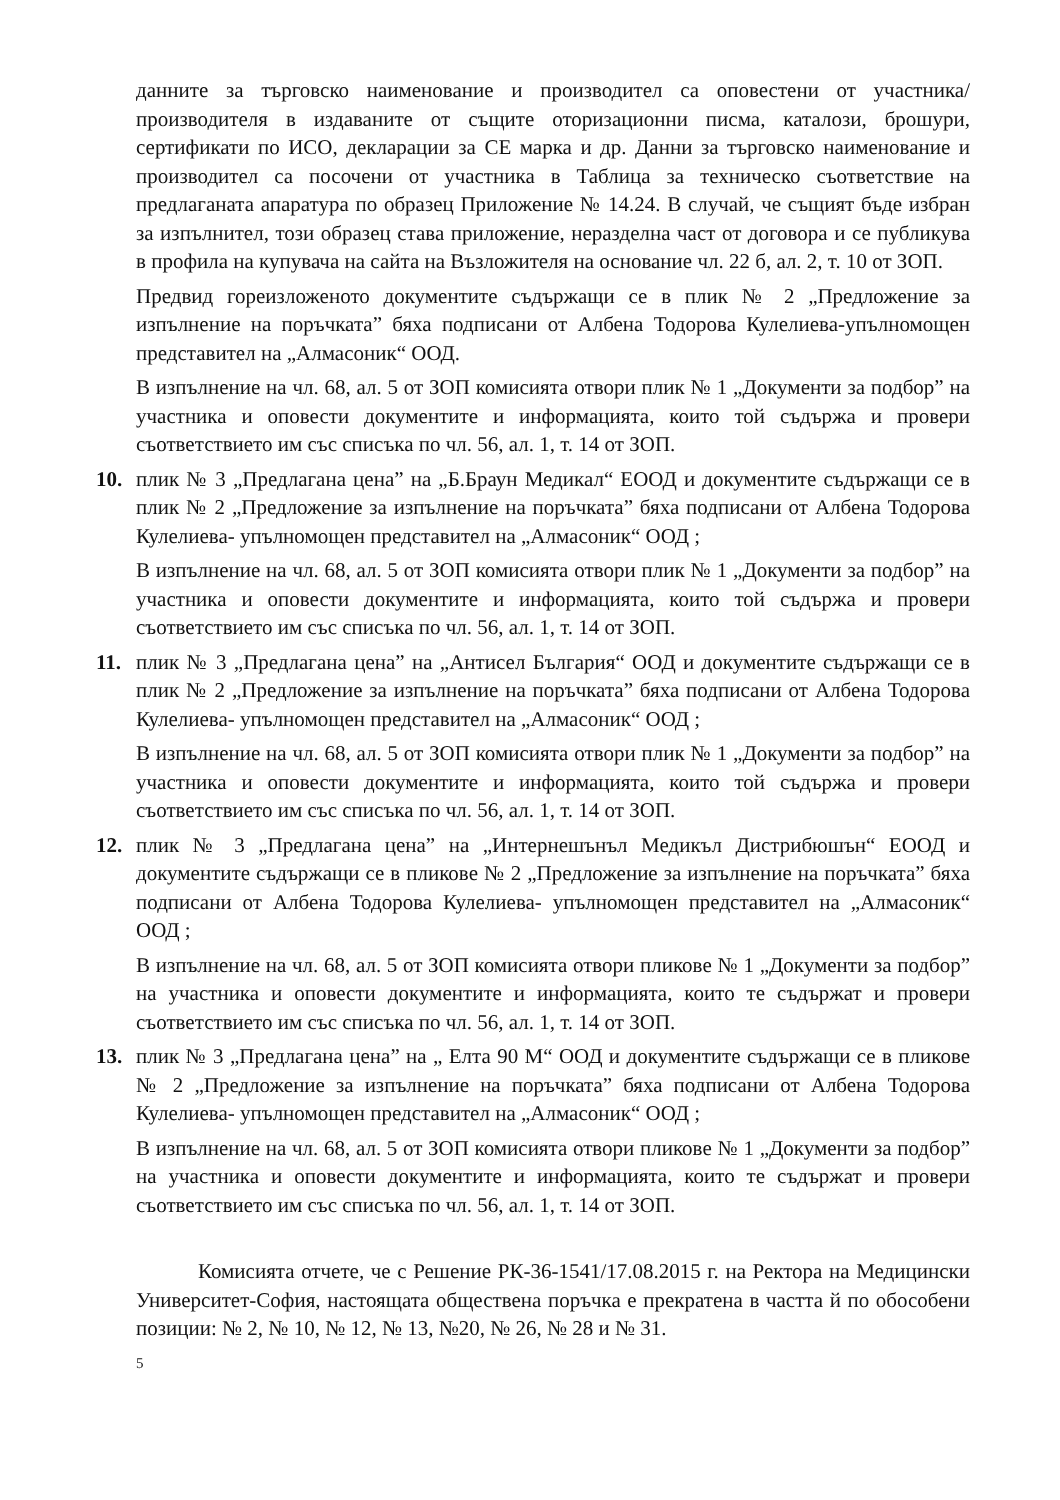данните за търговско наименование и производител са оповестени от участника/производителя в издаваните от същите оторизационни писма, каталози, брошури, сертификати по ИСО, декларации за СЕ марка и др. Данни за търговско наименование и производител са посочени от участника в Таблица за техническо съответствие на предлаганата апаратура по образец Приложение № 14.24. В случай, че същият бъде избран за изпълнител, този образец става приложение, неразделна част от договора и се публикува в профила на купувача на сайта на Възложителя на основание чл. 22 б, ал. 2, т. 10 от ЗОП.
Предвид гореизложеното документите съдържащи се в плик № 2 „Предложение за изпълнение на поръчката” бяха подписани от Албена Тодорова Кулелиева-упълномощен представител на „Алмасоник“ ООД.
В изпълнение на чл. 68, ал. 5 от ЗОП комисията отвори плик № 1 „Документи за подбор” на участника и оповести документите и информацията, които той съдържа и провери съответствието им със списъка по чл. 56, ал. 1, т. 14 от ЗОП.
10. плик № 3 „Предлагана цена” на „Б.Браун Медикал“ ЕООД и документите съдържащи се в плик № 2 „Предложение за изпълнение на поръчката” бяха подписани от Албена Тодорова Кулелиева- упълномощен представител на „Алмасоник“ ООД ;
В изпълнение на чл. 68, ал. 5 от ЗОП комисията отвори плик № 1 „Документи за подбор” на участника и оповести документите и информацията, които той съдържа и провери съответствието им със списъка по чл. 56, ал. 1, т. 14 от ЗОП.
11. плик № 3 „Предлагана цена” на „Антисел България“ ООД и документите съдържащи се в плик № 2 „Предложение за изпълнение на поръчката” бяха подписани от Албена Тодорова Кулелиева- упълномощен представител на „Алмасоник“ ООД ;
В изпълнение на чл. 68, ал. 5 от ЗОП комисията отвори плик № 1 „Документи за подбор” на участника и оповести документите и информацията, които той съдържа и провери съответствието им със списъка по чл. 56, ал. 1, т. 14 от ЗОП.
12. плик № 3 „Предлагана цена” на „Интернешънъл Медикъл Дистрибюшън“ ЕООД и документите съдържащи се в пликове № 2 „Предложение за изпълнение на поръчката” бяха подписани от Албена Тодорова Кулелиева- упълномощен представител на „Алмасоник“ ООД ;
В изпълнение на чл. 68, ал. 5 от ЗОП комисията отвори пликове № 1 „Документи за подбор” на участника и оповести документите и информацията, които те съдържат и провери съответствието им със списъка по чл. 56, ал. 1, т. 14 от ЗОП.
13. плик № 3 „Предлагана цена” на „ Елта 90 М“ ООД и документите съдържащи се в пликове № 2 „Предложение за изпълнение на поръчката” бяха подписани от Албена Тодорова Кулелиева- упълномощен представител на „Алмасоник“ ООД ;
В изпълнение на чл. 68, ал. 5 от ЗОП комисията отвори пликове № 1 „Документи за подбор” на участника и оповести документите и информацията, които те съдържат и провери съответствието им със списъка по чл. 56, ал. 1, т. 14 от ЗОП.
Комисията отчете, че с Решение РК-36-1541/17.08.2015 г. на Ректора на Медицински Университет-София, настоящата обществена поръчка е прекратена в частта й по обособени позиции: № 2, № 10, № 12, № 13, №20, № 26, № 28 и № 31.
5